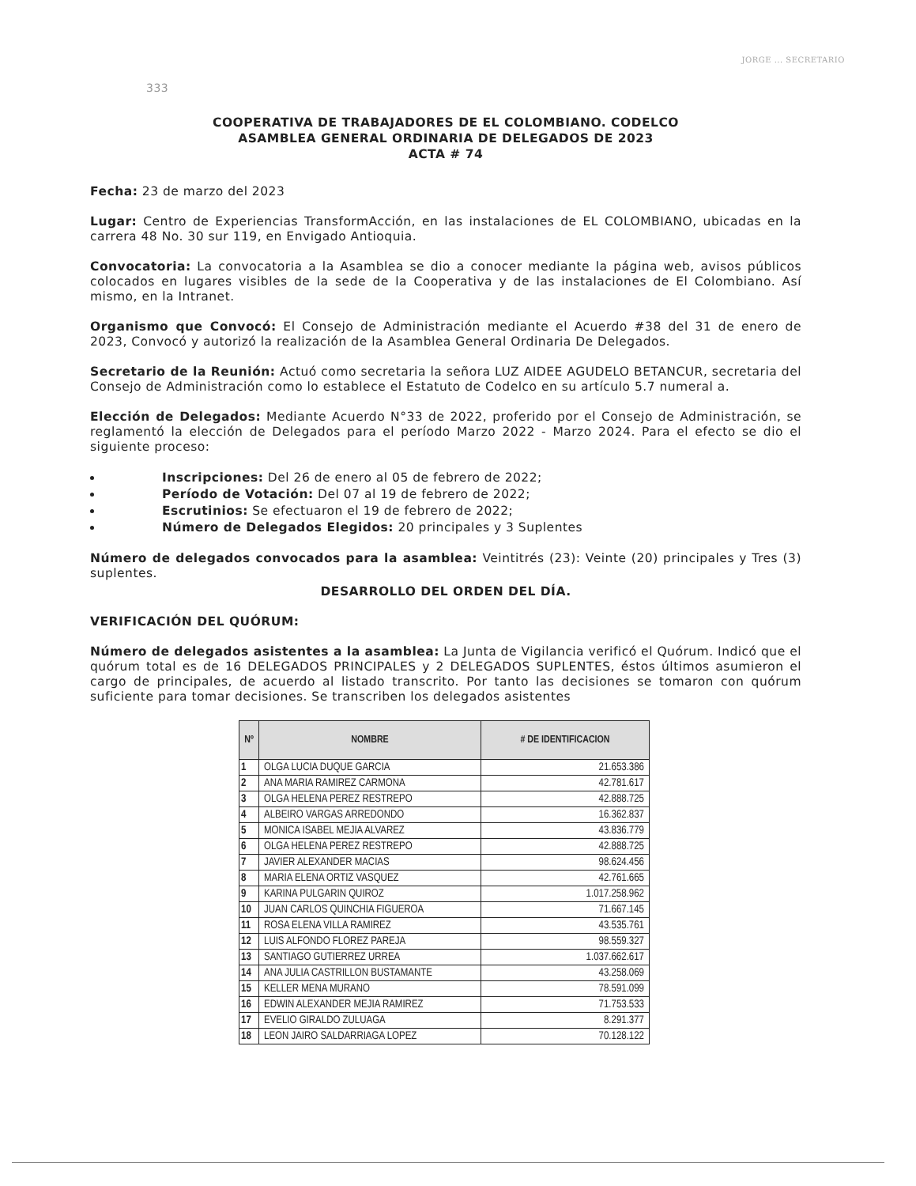JORGE ... SECRETARIO
333
COOPERATIVA DE TRABAJADORES DE EL COLOMBIANO. CODELCO
ASAMBLEA GENERAL ORDINARIA DE DELEGADOS DE 2023
ACTA # 74
Fecha: 23 de marzo del 2023
Lugar: Centro de Experiencias TransformAcción, en las instalaciones de EL COLOMBIANO, ubicadas en la carrera 48 No. 30 sur 119, en Envigado Antioquia.
Convocatoria: La convocatoria a la Asamblea se dio a conocer mediante la página web, avisos públicos colocados en lugares visibles de la sede de la Cooperativa y de las instalaciones de El Colombiano. Así mismo, en la Intranet.
Organismo que Convocó: El Consejo de Administración mediante el Acuerdo #38 del 31 de enero de 2023, Convocó y autorizó la realización de la Asamblea General Ordinaria De Delegados.
Secretario de la Reunión: Actuó como secretaria la señora LUZ AIDEE AGUDELO BETANCUR, secretaria del Consejo de Administración como lo establece el Estatuto de Codelco en su artículo 5.7 numeral a.
Elección de Delegados: Mediante Acuerdo N°33 de 2022, proferido por el Consejo de Administración, se reglamentó la elección de Delegados para el período Marzo 2022 - Marzo 2024. Para el efecto se dio el siguiente proceso:
Inscripciones: Del 26 de enero al 05 de febrero de 2022;
Período de Votación: Del 07 al 19 de febrero de 2022;
Escrutinios: Se efectuaron el 19 de febrero de 2022;
Número de Delegados Elegidos: 20 principales y 3 Suplentes
Número de delegados convocados para la asamblea: Veintitrés (23): Veinte (20) principales y Tres (3) suplentes.
DESARROLLO DEL ORDEN DEL DÍA.
VERIFICACIÓN DEL QUÓRUM:
Número de delegados asistentes a la asamblea: La Junta de Vigilancia verificó el Quórum. Indicó que el quórum total es de 16 DELEGADOS PRINCIPALES y 2 DELEGADOS SUPLENTES, éstos últimos asumieron el cargo de principales, de acuerdo al listado transcrito. Por tanto las decisiones se tomaron con quórum suficiente para tomar decisiones. Se transcriben los delegados asistentes
| Nº | NOMBRE | # DE IDENTIFICACION |
| --- | --- | --- |
| 1 | OLGA LUCIA DUQUE GARCIA | 21.653.386 |
| 2 | ANA MARIA RAMIREZ CARMONA | 42.781.617 |
| 3 | OLGA HELENA PEREZ RESTREPO | 42.888.725 |
| 4 | ALBEIRO VARGAS ARREDONDO | 16.362.837 |
| 5 | MONICA ISABEL MEJIA ALVAREZ | 43.836.779 |
| 6 | OLGA HELENA PEREZ RESTREPO | 42.888.725 |
| 7 | JAVIER ALEXANDER MACIAS | 98.624.456 |
| 8 | MARIA ELENA ORTIZ VASQUEZ | 42.761.665 |
| 9 | KARINA PULGARIN QUIROZ | 1.017.258.962 |
| 10 | JUAN CARLOS QUINCHIA FIGUEROA | 71.667.145 |
| 11 | ROSA ELENA VILLA RAMIREZ | 43.535.761 |
| 12 | LUIS ALFONDO FLOREZ PAREJA | 98.559.327 |
| 13 | SANTIAGO GUTIERREZ URREA | 1.037.662.617 |
| 14 | ANA JULIA CASTRILLON BUSTAMANTE | 43.258.069 |
| 15 | KELLER MENA MURANO | 78.591.099 |
| 16 | EDWIN ALEXANDER MEJIA RAMIREZ | 71.753.533 |
| 17 | EVELIO GIRALDO ZULUAGA | 8.291.377 |
| 18 | LEON JAIRO SALDARRIAGA LOPEZ | 70.128.122 |